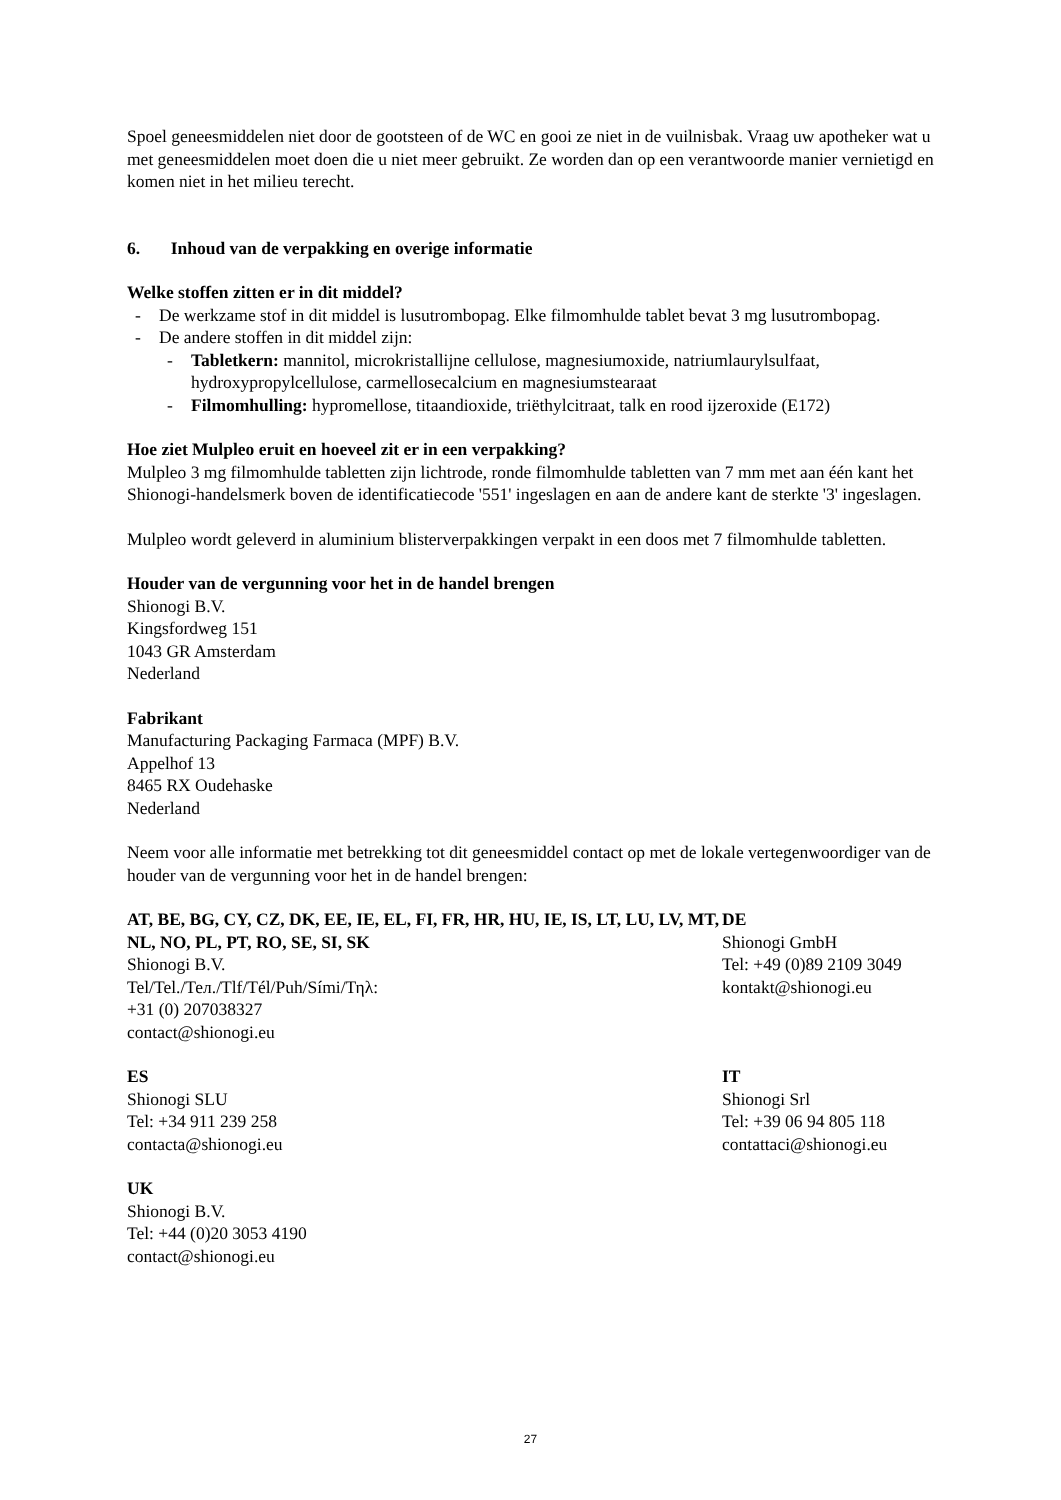Spoel geneesmiddelen niet door de gootsteen of de WC en gooi ze niet in de vuilnisbak. Vraag uw apotheker wat u met geneesmiddelen moet doen die u niet meer gebruikt. Ze worden dan op een verantwoorde manier vernietigd en komen niet in het milieu terecht.
6. Inhoud van de verpakking en overige informatie
Welke stoffen zitten er in dit middel?
- De werkzame stof in dit middel is lusutrombopag. Elke filmomhulde tablet bevat 3 mg lusutrombopag.
- De andere stoffen in dit middel zijn:
- Tabletkern: mannitol, microkristallijne cellulose, magnesiumoxide, natriumlaurylsulfaat, hydroxypropylcellulose, carmellosecalcium en magnesiumstearaat
- Filmomhulling: hypromellose, titaandioxide, triëthylcitraat, talk en rood ijzeroxide (E172)
Hoe ziet Mulpleo eruit en hoeveel zit er in een verpakking?
Mulpleo 3 mg filmomhulde tabletten zijn lichtrode, ronde filmomhulde tabletten van 7 mm met aan één kant het Shionogi-handelsmerk boven de identificatiecode '551' ingeslagen en aan de andere kant de sterkte '3' ingeslagen.
Mulpleo wordt geleverd in aluminium blisterverpakkingen verpakt in een doos met 7 filmomhulde tabletten.
Houder van de vergunning voor het in de handel brengen
Shionogi B.V.
Kingsfordweg 151
1043 GR Amsterdam
Nederland
Fabrikant
Manufacturing Packaging Farmaca (MPF) B.V.
Appelhof 13
8465 RX Oudehaske
Nederland
Neem voor alle informatie met betrekking tot dit geneesmiddel contact op met de lokale vertegenwoordiger van de houder van de vergunning voor het in de handel brengen:
AT, BE, BG, CY, CZ, DK, EE, IE, EL, FI, FR, HR, HU, IE, IS, LT, LU, LV, MT, NL, NO, PL, PT, RO, SE, SI, SK
Shionogi B.V.
Tel/Tel./Тел./Tlf/Tél/Puh/Sími/Τηλ:
+31 (0) 207038327
contact@shionogi.eu
DE
Shionogi GmbH
Tel: +49 (0)89 2109 3049
kontakt@shionogi.eu
ES
Shionogi SLU
Tel: +34 911 239 258
contacta@shionogi.eu
IT
Shionogi Srl
Tel: +39 06 94 805 118
contattaci@shionogi.eu
UK
Shionogi B.V.
Tel: +44 (0)20 3053 4190
contact@shionogi.eu
27